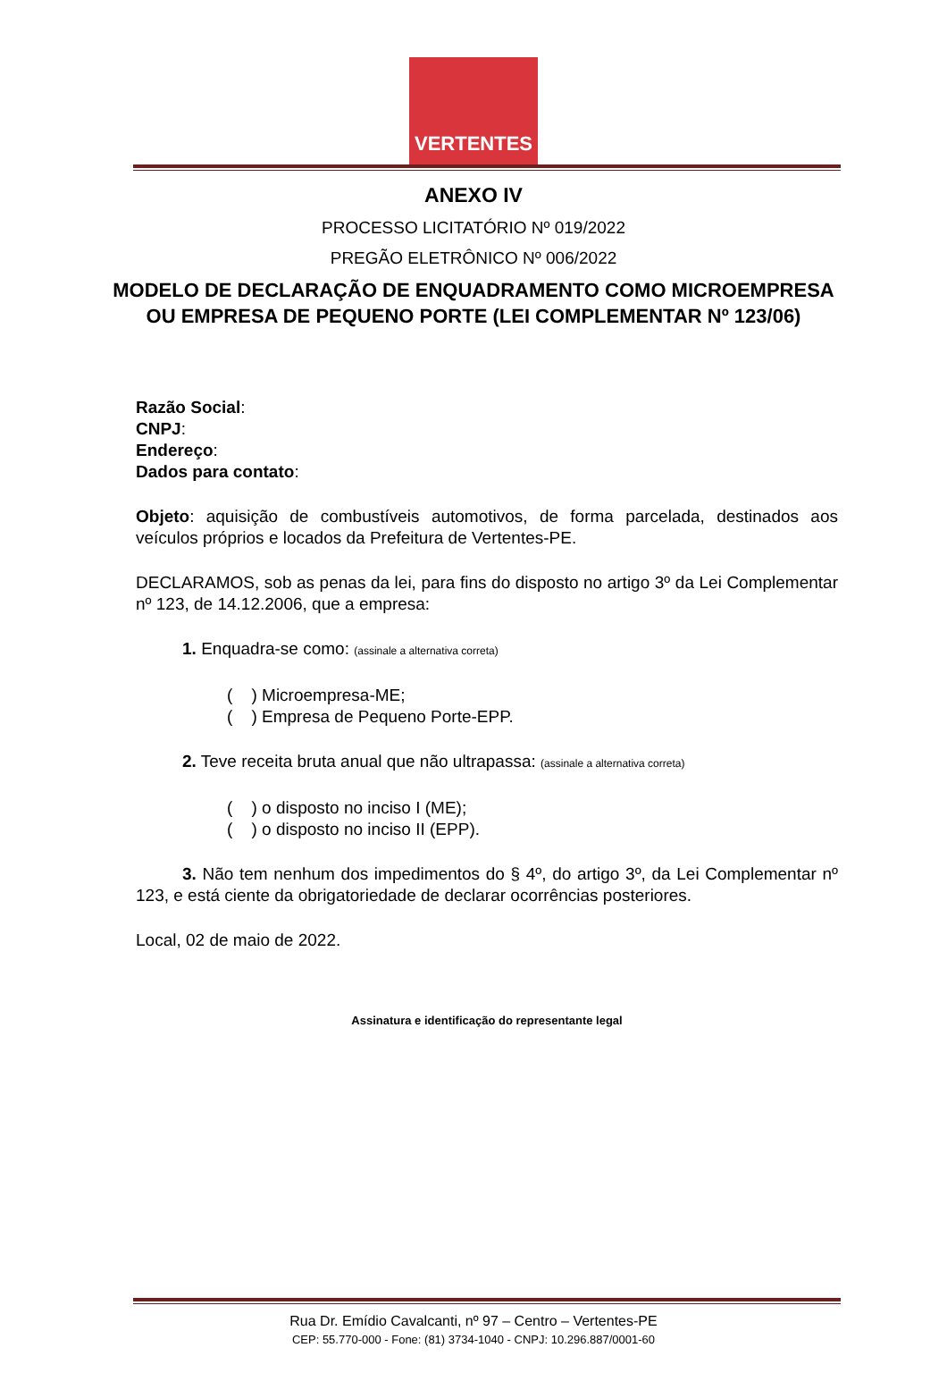VERTENTES
ANEXO IV
PROCESSO LICITATÓRIO Nº 019/2022
PREGÃO ELETRÔNICO Nº 006/2022
MODELO DE DECLARAÇÃO DE ENQUADRAMENTO COMO MICROEMPRESA
OU EMPRESA DE PEQUENO PORTE (LEI COMPLEMENTAR Nº 123/06)
Razão Social:
CNPJ:
Endereço:
Dados para contato:
Objeto: aquisição de combustíveis automotivos, de forma parcelada, destinados aos veículos próprios e locados da Prefeitura de Vertentes-PE.
DECLARAMOS, sob as penas da lei, para fins do disposto no artigo 3º da Lei Complementar nº 123, de 14.12.2006, que a empresa:
1. Enquadra-se como: (assinale a alternativa correta)
( ) Microempresa-ME;
( ) Empresa de Pequeno Porte-EPP.
2. Teve receita bruta anual que não ultrapassa: (assinale a alternativa correta)
( ) o disposto no inciso I (ME);
( ) o disposto no inciso II (EPP).
3. Não tem nenhum dos impedimentos do § 4º, do artigo 3º, da Lei Complementar nº 123, e está ciente da obrigatoriedade de declarar ocorrências posteriores.
Local, 02 de maio de 2022.
Assinatura e identificação do representante legal
Rua Dr. Emídio Cavalcanti, nº 97 – Centro – Vertentes-PE
CEP: 55.770-000 - Fone: (81) 3734-1040 - CNPJ: 10.296.887/0001-60